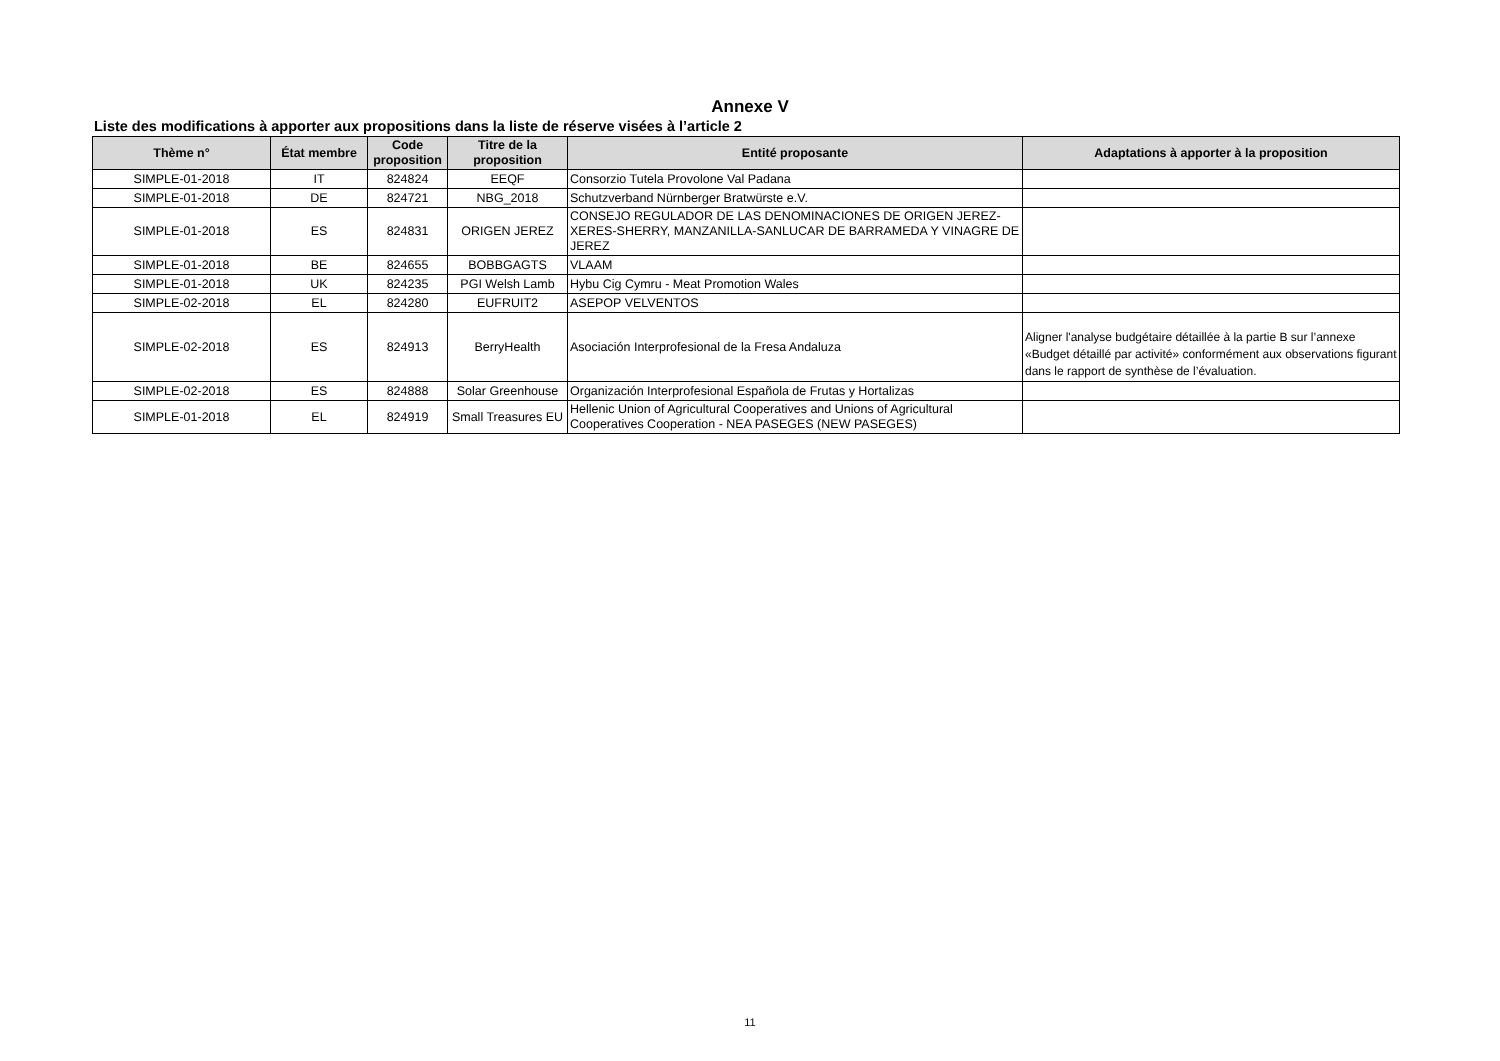Annexe V
Liste des modifications à apporter aux propositions dans la liste de réserve visées à l’article 2
| Thème n° | État membre | Code proposition | Titre de la proposition | Entité proposante | Adaptations à apporter à la proposition |
| --- | --- | --- | --- | --- | --- |
| SIMPLE-01-2018 | IT | 824824 | EEQF | Consorzio Tutela Provolone Val Padana | |
| SIMPLE-01-2018 | DE | 824721 | NBG_2018 | Schutzverband Nürnberger Bratwürste e.V. | |
| SIMPLE-01-2018 | ES | 824831 | ORIGEN JEREZ | CONSEJO REGULADOR DE LAS DENOMINACIONES DE ORIGEN JEREZ-XERES-SHERRY, MANZANILLA-SANLUCAR DE BARRAMEDA Y VINAGRE DE JEREZ | |
| SIMPLE-01-2018 | BE | 824655 | BOBBGAGTS | VLAAM | |
| SIMPLE-01-2018 | UK | 824235 | PGI Welsh Lamb | Hybu Cig Cymru - Meat Promotion Wales | |
| SIMPLE-02-2018 | EL | 824280 | EUFRUIT2 | ASEPOP VELVENTOS | |
| SIMPLE-02-2018 | ES | 824913 | BerryHealth | Asociación Interprofesional de la Fresa Andaluza | Aligner l'analyse budgétaire détaillée à la partie B sur l’annexe «Budget détaillé par activité» conformément aux observations figurant dans le rapport de synthèse de l’évaluation. |
| SIMPLE-02-2018 | ES | 824888 | Solar Greenhouse | Organización Interprofesional Española de Frutas y Hortalizas | |
| SIMPLE-01-2018 | EL | 824919 | Small Treasures EU | Hellenic Union of Agricultural Cooperatives and Unions of Agricultural Cooperatives Cooperation - NEA PASEGES (NEW PASEGES) | |
11